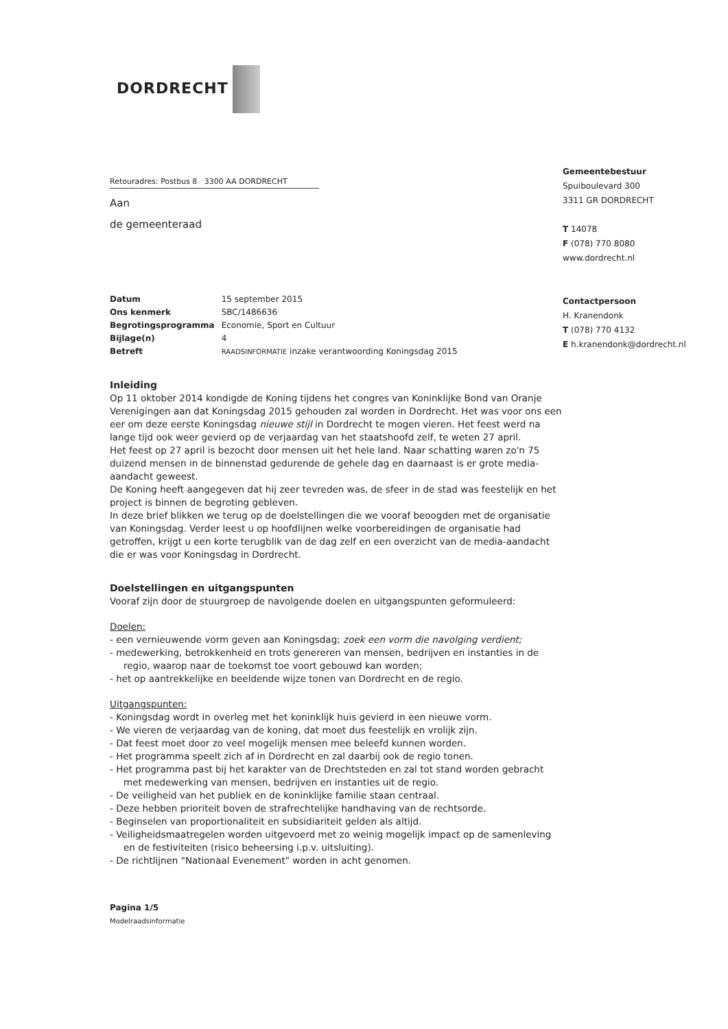DORDRECHT
Gemeentebestuur
Spuiboulevard 300
3311 GR DORDRECHT
T 14078
F (078) 770 8080
www.dordrecht.nl
Contactpersoon
H. Kranendonk
T (078) 770 4132
E h.kranendonk@dordrecht.nl
Retouradres: Postbus 8 3300 AA DORDRECHT
Aan
de gemeenteraad
| Datum | 15 september 2015 |
| Ons kenmerk | SBC/1486636 |
| Begrotingsprogramma | Economie, Sport en Cultuur |
| Bijlage(n) | 4 |
| Betreft | RAADSINFORMATIE inzake verantwoording Koningsdag 2015 |
Inleiding
Op 11 oktober 2014 kondigde de Koning tijdens het congres van Koninklijke Bond van Oranje Verenigingen aan dat Koningsdag 2015 gehouden zal worden in Dordrecht. Het was voor ons een eer om deze eerste Koningsdag nieuwe stijl in Dordrecht te mogen vieren. Het feest werd na lange tijd ook weer gevierd op de verjaardag van het staatshoofd zelf, te weten 27 april.
Het feest op 27 april is bezocht door mensen uit het hele land. Naar schatting waren zo'n 75 duizend mensen in de binnenstad gedurende de gehele dag en daarnaast is er grote media-aandacht geweest.
De Koning heeft aangegeven dat hij zeer tevreden was, de sfeer in de stad was feestelijk en het project is binnen de begroting gebleven.
In deze brief blikken we terug op de doelstellingen die we vooraf beoogden met de organisatie van Koningsdag. Verder leest u op hoofdlijnen welke voorbereidingen de organisatie had getroffen, krijgt u een korte terugblik van de dag zelf en een overzicht van de media-aandacht die er was voor Koningsdag in Dordrecht.
Doelstellingen en uitgangspunten
Vooraf zijn door de stuurgroep de navolgende doelen en uitgangspunten geformuleerd:
Doelen:
- een vernieuwende vorm geven aan Koningsdag; zoek een vorm die navolging verdient;
- medewerking, betrokkenheid en trots genereren van mensen, bedrijven en instanties in de regio, waarop naar de toekomst toe voort gebouwd kan worden;
- het op aantrekkelijke en beeldende wijze tonen van Dordrecht en de regio.
Uitgangspunten:
- Koningsdag wordt in overleg met het koninklijk huis gevierd in een nieuwe vorm.
- We vieren de verjaardag van de koning, dat moet dus feestelijk en vrolijk zijn.
- Dat feest moet door zo veel mogelijk mensen mee beleefd kunnen worden.
- Het programma speelt zich af in Dordrecht en zal daarbij ook de regio tonen.
- Het programma past bij het karakter van de Drechtsteden en zal tot stand worden gebracht met medewerking van mensen, bedrijven en instanties uit de regio.
- De veiligheid van het publiek en de koninklijke familie staan centraal.
- Deze hebben prioriteit boven de strafrechtelijke handhaving van de rechtsorde.
- Beginselen van proportionaliteit en subsidiariteit gelden als altijd.
- Veiligheidsmaatregelen worden uitgevoerd met zo weinig mogelijk impact op de samenleving en de festiviteiten (risico beheersing i.p.v. uitsluiting).
- De richtlijnen "Nationaal Evenement" worden in acht genomen.
Pagina 1/5
Modelraadsinformatie